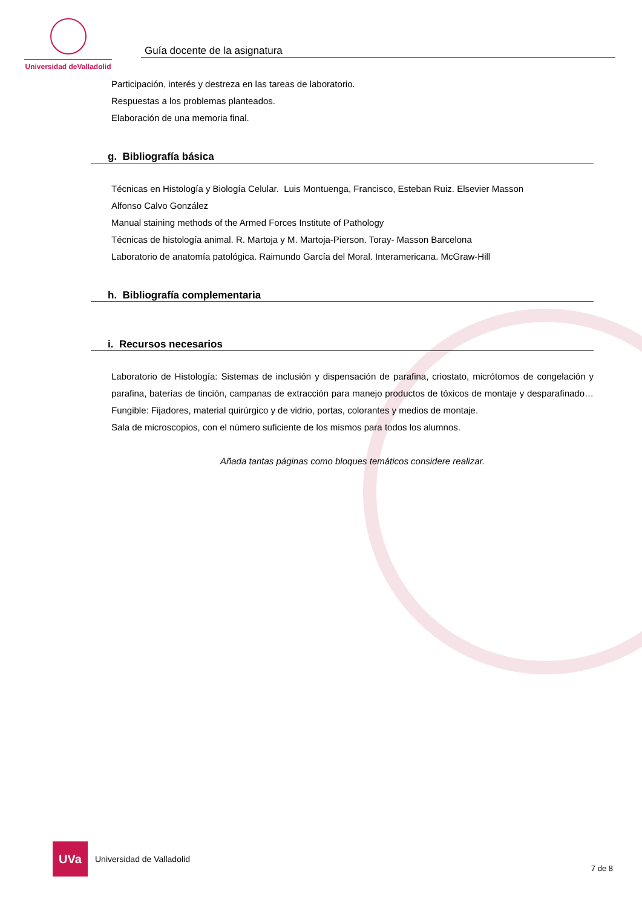Universidad deValladolid
Guía docente de la asignatura
Participación, interés y destreza en las tareas de laboratorio.
Respuestas a los problemas planteados.
Elaboración de una memoria final.
g. Bibliografía básica
Técnicas en Histología y Biología Celular. Luis Montuenga, Francisco, Esteban Ruiz. Elsevier Masson
Alfonso Calvo González
Manual staining methods of the Armed Forces Institute of Pathology
Técnicas de histología animal. R. Martoja y M. Martoja-Pierson. Toray- Masson Barcelona
Laboratorio de anatomía patológica. Raimundo García del Moral. Interamericana. McGraw-Hill
h. Bibliografía complementaria
i. Recursos necesarios
Laboratorio de Histología: Sistemas de inclusión y dispensación de parafina, criostato, micrótomos de congelación y parafina, baterías de tinción, campanas de extracción para manejo productos de tóxicos de montaje y desparafinado…Fungible: Fijadores, material quirúrgico y de vidrio, portas, colorantes y medios de montaje.
Sala de microscopios, con el número suficiente de los mismos para todos los alumnos.
Añada tantas páginas como bloques temáticos considere realizar.
UVa
Universidad de Valladolid
7 de 8